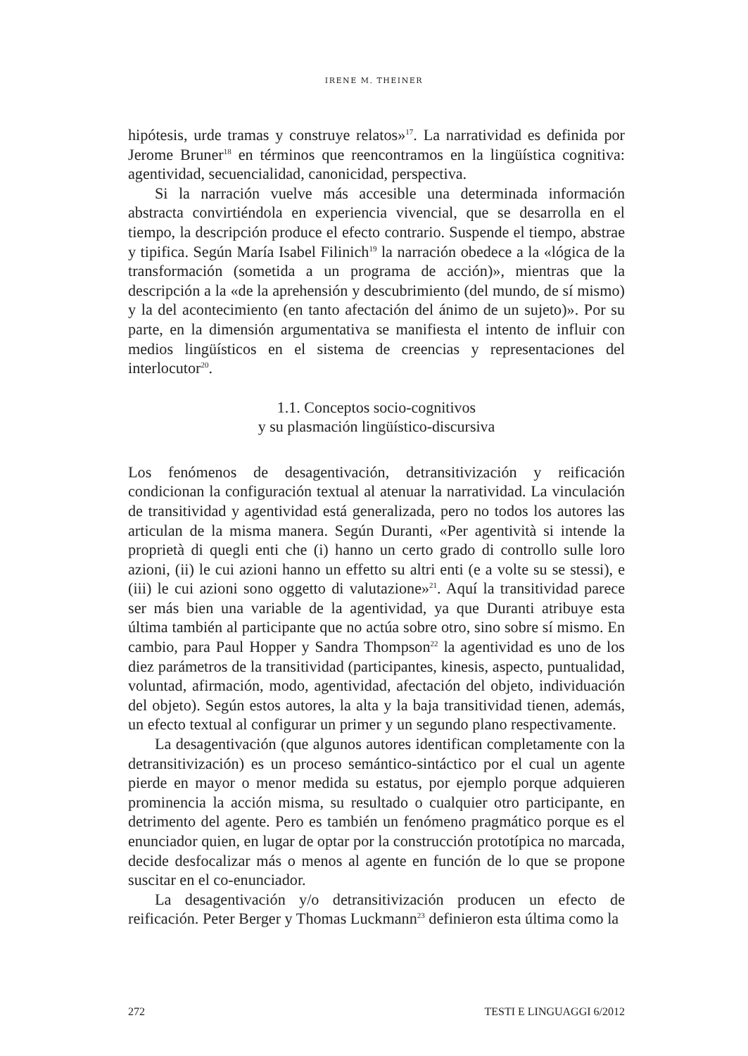IRENE M. THEINER
hipótesis, urde tramas y construye relatos»<sup>17</sup>. La narratividad es definida por Jerome Bruner<sup>18</sup> en términos que reencontramos en la lingüística cognitiva: agentividad, secuencialidad, canonicidad, perspectiva.
Si la narración vuelve más accesible una determinada información abstracta convirtiéndola en experiencia vivencial, que se desarrolla en el tiempo, la descripción produce el efecto contrario. Suspende el tiempo, abstrae y tipifica. Según María Isabel Filinich<sup>19</sup> la narración obedece a la «lógica de la transformación (sometida a un programa de acción)», mientras que la descripción a la «de la aprehensión y descubrimiento (del mundo, de sí mismo) y la del acontecimiento (en tanto afectación del ánimo de un sujeto)». Por su parte, en la dimensión argumentativa se manifiesta el intento de influir con medios lingüísticos en el sistema de creencias y representaciones del interlocutor<sup>20</sup>.
1.1. Conceptos socio-cognitivos
y su plasmación lingüístico-discursiva
Los fenómenos de desagentivación, detransitivización y reificación condicionan la configuración textual al atenuar la narratividad. La vinculación de transitividad y agentividad está generalizada, pero no todos los autores las articulan de la misma manera. Según Duranti, «Per agentività si intende la proprietà di quegli enti che (i) hanno un certo grado di controllo sulle loro azioni, (ii) le cui azioni hanno un effetto su altri enti (e a volte su se stessi), e (iii) le cui azioni sono oggetto di valutazione»<sup>21</sup>. Aquí la transitividad parece ser más bien una variable de la agentividad, ya que Duranti atribuye esta última también al participante que no actúa sobre otro, sino sobre sí mismo. En cambio, para Paul Hopper y Sandra Thompson<sup>22</sup> la agentividad es uno de los diez parámetros de la transitividad (participantes, kinesis, aspecto, puntualidad, voluntad, afirmación, modo, agentividad, afectación del objeto, individuación del objeto). Según estos autores, la alta y la baja transitividad tienen, además, un efecto textual al configurar un primer y un segundo plano respectivamente.
La desagentivación (que algunos autores identifican completamente con la detransitivización) es un proceso semántico-sintáctico por el cual un agente pierde en mayor o menor medida su estatus, por ejemplo porque adquieren prominencia la acción misma, su resultado o cualquier otro participante, en detrimento del agente. Pero es también un fenómeno pragmático porque es el enunciador quien, en lugar de optar por la construcción prototípica no marcada, decide desfocalizar más o menos al agente en función de lo que se propone suscitar en el co-enunciador.
La desagentivación y/o detransitivización producen un efecto de reificación. Peter Berger y Thomas Luckmann<sup>23</sup> definieron esta última como la
272 TESTI E LINGUAGGI 6/2012